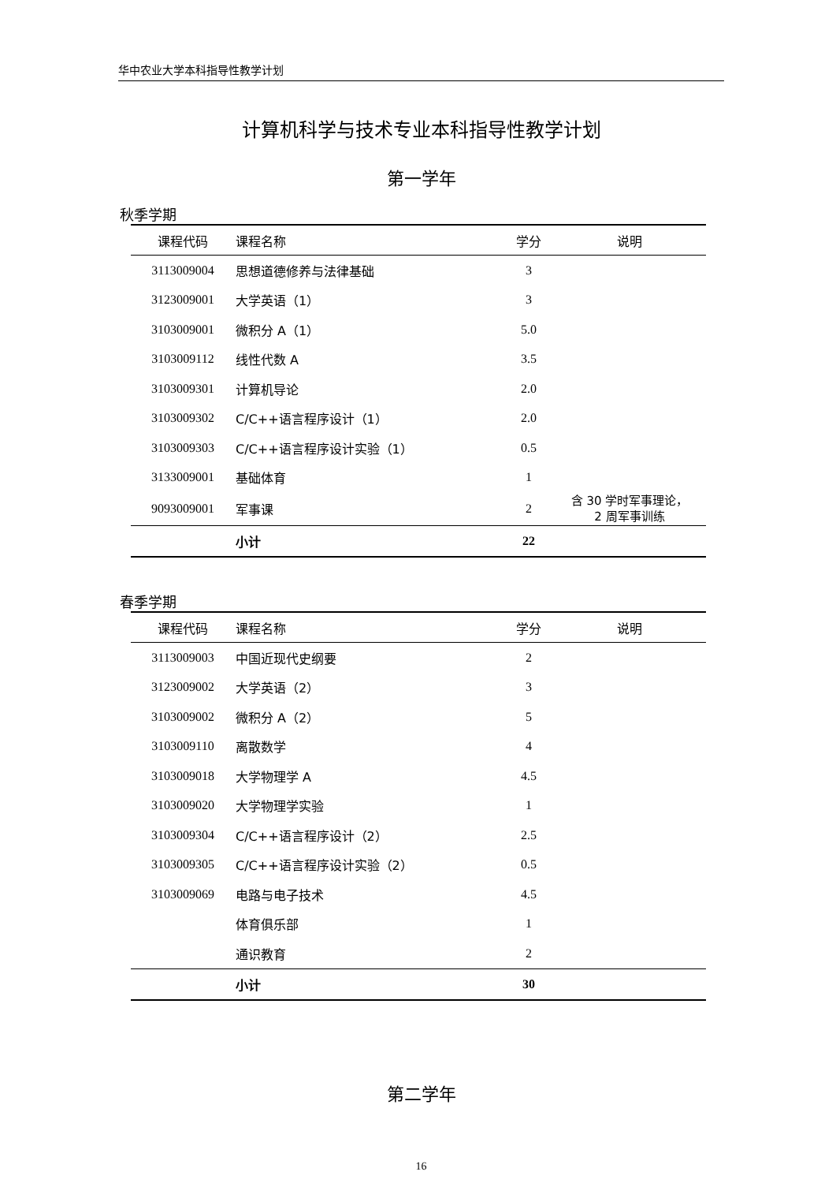华中农业大学本科指导性教学计划
计算机科学与技术专业本科指导性教学计划
第一学年
秋季学期
| 课程代码 | 课程名称 | 学分 | 说明 |
| --- | --- | --- | --- |
| 3113009004 | 思想道德修养与法律基础 | 3 | |
| 3123009001 | 大学英语（1） | 3 | |
| 3103009001 | 微积分 A（1） | 5.0 | |
| 3103009112 | 线性代数 A | 3.5 | |
| 3103009301 | 计算机导论 | 2.0 | |
| 3103009302 | C/C++语言程序设计（1） | 2.0 | |
| 3103009303 | C/C++语言程序设计实验（1） | 0.5 | |
| 3133009001 | 基础体育 | 1 | |
| 9093009001 | 军事课 | 2 | 含 30 学时军事理论， 2 周军事训练 |
| | 小计 | 22 | |
春季学期
| 课程代码 | 课程名称 | 学分 | 说明 |
| --- | --- | --- | --- |
| 3113009003 | 中国近现代史纲要 | 2 | |
| 3123009002 | 大学英语（2） | 3 | |
| 3103009002 | 微积分 A（2） | 5 | |
| 3103009110 | 离散数学 | 4 | |
| 3103009018 | 大学物理学 A | 4.5 | |
| 3103009020 | 大学物理学实验 | 1 | |
| 3103009304 | C/C++语言程序设计（2） | 2.5 | |
| 3103009305 | C/C++语言程序设计实验（2） | 0.5 | |
| 3103009069 | 电路与电子技术 | 4.5 | |
| | 体育俱乐部 | 1 | |
| | 通识教育 | 2 | |
| | 小计 | 30 | |
第二学年
16